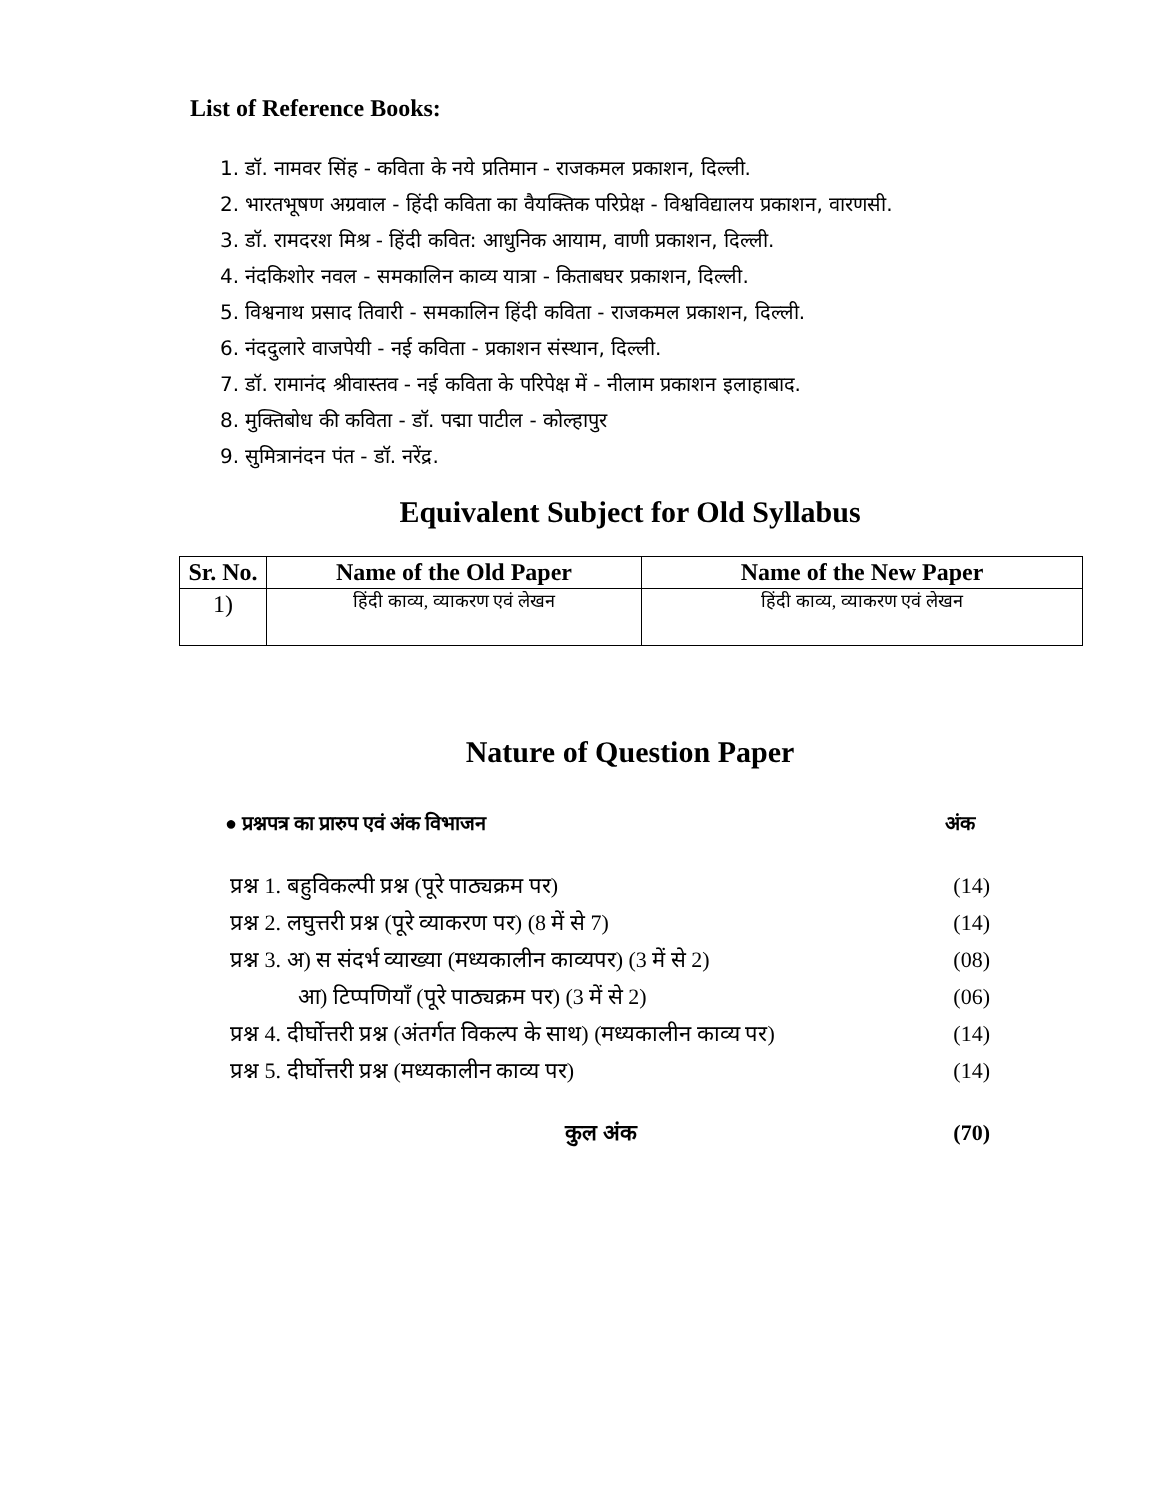List of Reference Books:
1. डॉ. नामवर सिंह - कविता के नये प्रतिमान - राजकमल प्रकाशन, दिल्ली.
2. भारतभूषण अग्रवाल - हिंदी कविता का वैयक्तिक परिप्रेक्ष - विश्वविद्यालय प्रकाशन, वारणसी.
3. डॉ. रामदरश मिश्र - हिंदी कवित: आधुनिक आयाम, वाणी प्रकाशन, दिल्ली.
4. नंदकिशोर नवल - समकालिन काव्य यात्रा - किताबघर प्रकाशन, दिल्ली.
5. विश्वनाथ प्रसाद तिवारी - समकालिन हिंदी कविता - राजकमल प्रकाशन, दिल्ली.
6. नंददुलारे वाजपेयी - नई कविता - प्रकाशन संस्थान, दिल्ली.
7. डॉ. रामानंद श्रीवास्तव - नई कविता के परिपेक्ष में - नीलाम प्रकाशन इलाहाबाद.
8. मुक्तिबोध की कविता - डॉ. पद्मा पाटील - कोल्हापुर
9. सुमित्रानंदन पंत - डॉ. नरेंद्र.
Equivalent Subject for Old Syllabus
| Sr. No. | Name of the Old Paper | Name of the New Paper |
| --- | --- | --- |
| 1) | हिंदी काव्य, व्याकरण एवं लेखन | हिंदी काव्य, व्याकरण एवं लेखन |
Nature of Question Paper
● प्रश्नपत्र का प्रारुप एवं अंक विभाजन अंक
प्रश्न 1. बहुविकल्पी प्रश्न (पूरे पाठ्यक्रम पर) (14)
प्रश्न 2. लघुत्तरी प्रश्न (पूरे व्याकरण पर) (8 में से 7) (14)
प्रश्न 3. अ) स संदर्भ व्याख्या (मध्यकालीन काव्यपर) (3 में से 2) (08)
आ) टिप्पणियाँ (पूरे पाठ्यक्रम पर) (3 में से 2) (06)
प्रश्न 4. दीर्घोत्तरी प्रश्न (अंतर्गत विकल्प के साथ) (मध्यकालीन काव्य पर) (14)
प्रश्न 5. दीर्घोत्तरी प्रश्न (मध्यकालीन काव्य पर) (14)
कुल अंक (70)